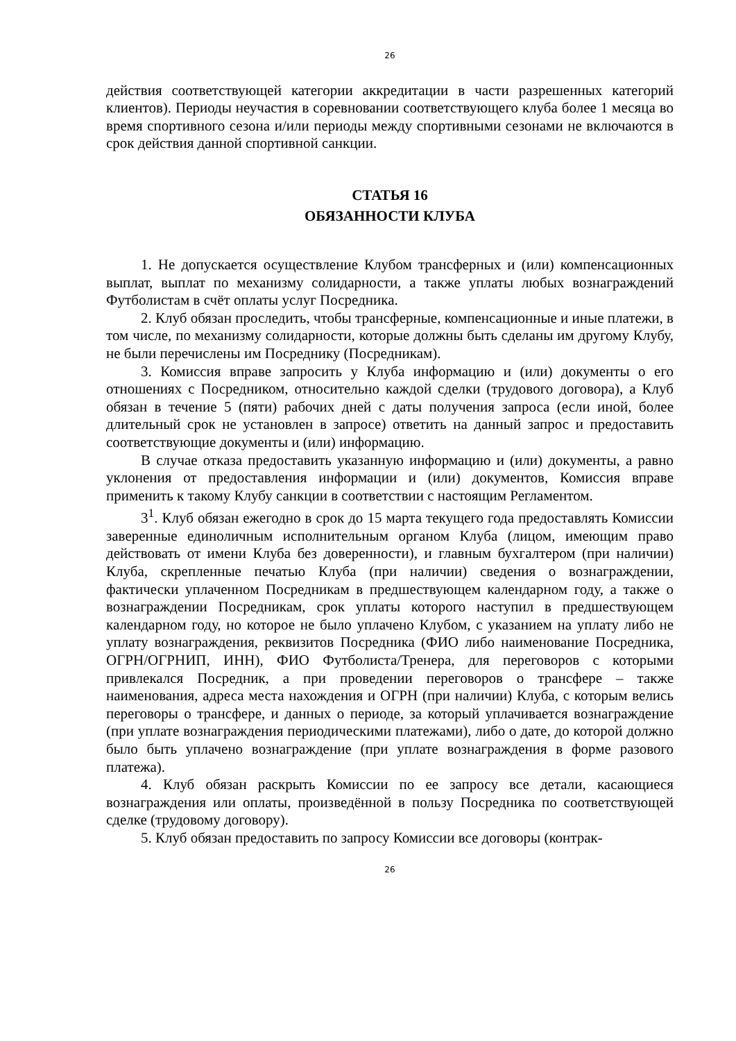26
действия соответствующей категории аккредитации в части разрешенных категорий клиентов). Периоды неучастия в соревновании соответствующего клуба более 1 месяца во время спортивного сезона и/или периоды между спортивными сезонами не включаются в срок действия данной спортивной санкции.
СТАТЬЯ 16
ОБЯЗАННОСТИ КЛУБА
1. Не допускается осуществление Клубом трансферных и (или) компенсационных выплат, выплат по механизму солидарности, а также уплаты любых вознаграждений Футболистам в счёт оплаты услуг Посредника.
2. Клуб обязан проследить, чтобы трансферные, компенсационные и иные платежи, в том числе, по механизму солидарности, которые должны быть сделаны им другому Клубу, не были перечислены им Посреднику (Посредникам).
3. Комиссия вправе запросить у Клуба информацию и (или) документы о его отношениях с Посредником, относительно каждой сделки (трудового договора), а Клуб обязан в течение 5 (пяти) рабочих дней с даты получения запроса (если иной, более длительный срок не установлен в запросе) ответить на данный запрос и предоставить соответствующие документы и (или) информацию.
В случае отказа предоставить указанную информацию и (или) документы, а равно уклонения от предоставления информации и (или) документов, Комиссия вправе применить к такому Клубу санкции в соответствии с настоящим Регламентом.
3<sup>1</sup>. Клуб обязан ежегодно в срок до 15 марта текущего года предоставлять Комиссии заверенные единоличным исполнительным органом Клуба (лицом, имеющим право действовать от имени Клуба без доверенности), и главным бухгалтером (при наличии) Клуба, скрепленные печатью Клуба (при наличии) сведения о вознаграждении, фактически уплаченном Посредникам в предшествующем календарном году, а также о вознаграждении Посредникам, срок уплаты которого наступил в предшествующем календарном году, но которое не было уплачено Клубом, с указанием на уплату либо не уплату вознаграждения, реквизитов Посредника (ФИО либо наименование Посредника, ОГРН/ОГРНИП, ИНН), ФИО Футболиста/Тренера, для переговоров с которыми привлекался Посредник, а при проведении переговоров о трансфере – также наименования, адреса места нахождения и ОГРН (при наличии) Клуба, с которым велись переговоры о трансфере, и данных о периоде, за который уплачивается вознаграждение (при уплате вознаграждения периодическими платежами), либо о дате, до которой должно было быть уплачено вознаграждение (при уплате вознаграждения в форме разового платежа).
4. Клуб обязан раскрыть Комиссии по ее запросу все детали, касающиеся вознаграждения или оплаты, произведённой в пользу Посредника по соответствующей сделке (трудовому договору).
5. Клуб обязан предоставить по запросу Комиссии все договоры (контрак-
26